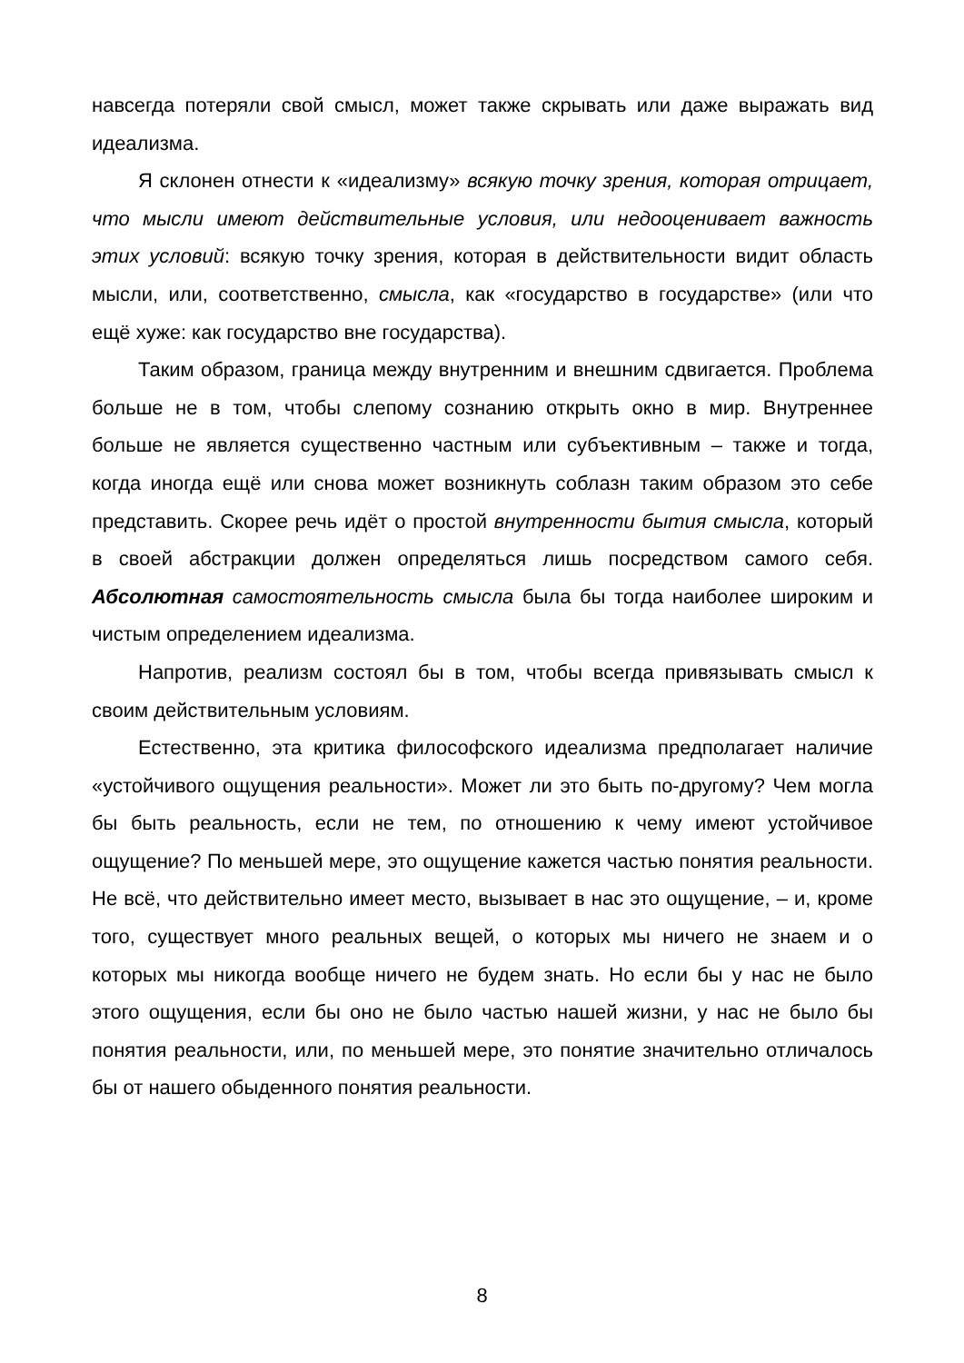навсегда потеряли свой смысл, может также скрывать или даже выражать вид идеализма.
Я склонен отнести к «идеализму» всякую точку зрения, которая отрицает, что мысли имеют действительные условия, или недооценивает важность этих условий: всякую точку зрения, которая в действительности видит область мысли, или, соответственно, смысла, как «государство в государстве» (или что ещё хуже: как государство вне государства).
Таким образом, граница между внутренним и внешним сдвигается. Проблема больше не в том, чтобы слепому сознанию открыть окно в мир. Внутреннее больше не является существенно частным или субъективным – также и тогда, когда иногда ещё или снова может возникнуть соблазн таким образом это себе представить. Скорее речь идёт о простой внутренности бытия смысла, который в своей абстракции должен определяться лишь посредством самого себя. Абсолютная самостоятельность смысла была бы тогда наиболее широким и чистым определением идеализма.
Напротив, реализм состоял бы в том, чтобы всегда привязывать смысл к своим действительным условиям.
Естественно, эта критика философского идеализма предполагает наличие «устойчивого ощущения реальности». Может ли это быть по-другому? Чем могла бы быть реальность, если не тем, по отношению к чему имеют устойчивое ощущение? По меньшей мере, это ощущение кажется частью понятия реальности. Не всё, что действительно имеет место, вызывает в нас это ощущение, – и, кроме того, существует много реальных вещей, о которых мы ничего не знаем и о которых мы никогда вообще ничего не будем знать. Но если бы у нас не было этого ощущения, если бы оно не было частью нашей жизни, у нас не было бы понятия реальности, или, по меньшей мере, это понятие значительно отличалось бы от нашего обыденного понятия реальности.
8